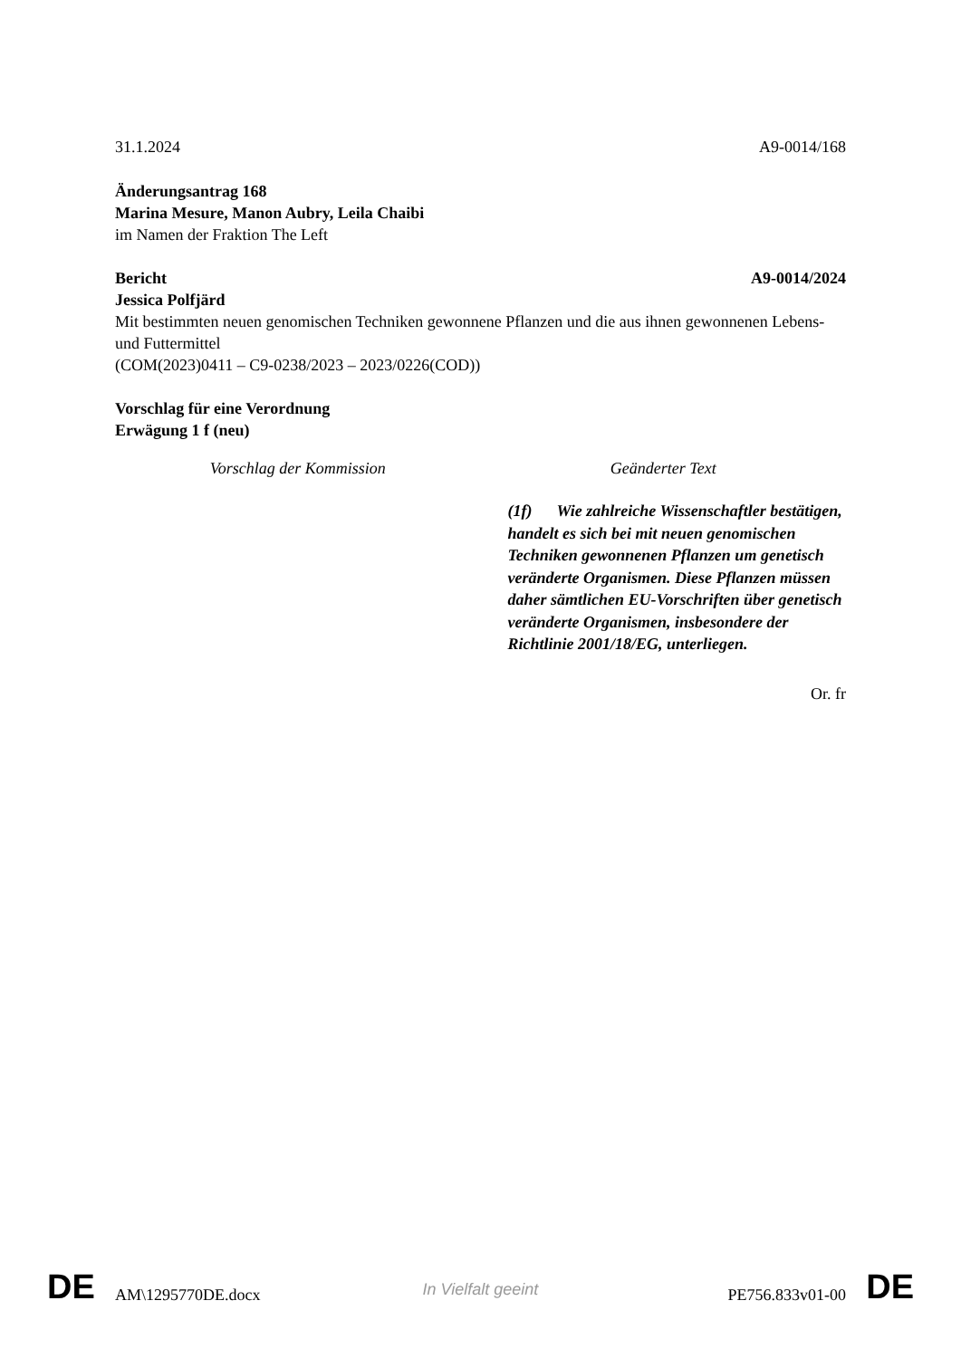31.1.2024 A9-0014/168
Änderungsantrag 168
Marina Mesure, Manon Aubry, Leila Chaibi
im Namen der Fraktion The Left
Bericht A9-0014/2024
Jessica Polfjärd
Mit bestimmten neuen genomischen Techniken gewonnene Pflanzen und die aus ihnen gewonnenen Lebens- und Futtermittel
(COM(2023)0411 – C9-0238/2023 – 2023/0226(COD))
Vorschlag für eine Verordnung
Erwägung 1 f (neu)
| Vorschlag der Kommission | Geänderter Text |
| --- | --- |
| | (1f) Wie zahlreiche Wissenschaftler bestätigen, handelt es sich bei mit neuen genomischen Techniken gewonnenen Pflanzen um genetisch veränderte Organismen. Diese Pflanzen müssen daher sämtlichen EU-Vorschriften über genetisch veränderte Organismen, insbesondere der Richtlinie 2001/18/EG, unterliegen. |
Or. fr
AM\1295770DE.docx PE756.833v01-00
DE
In Vielfalt geeint DE